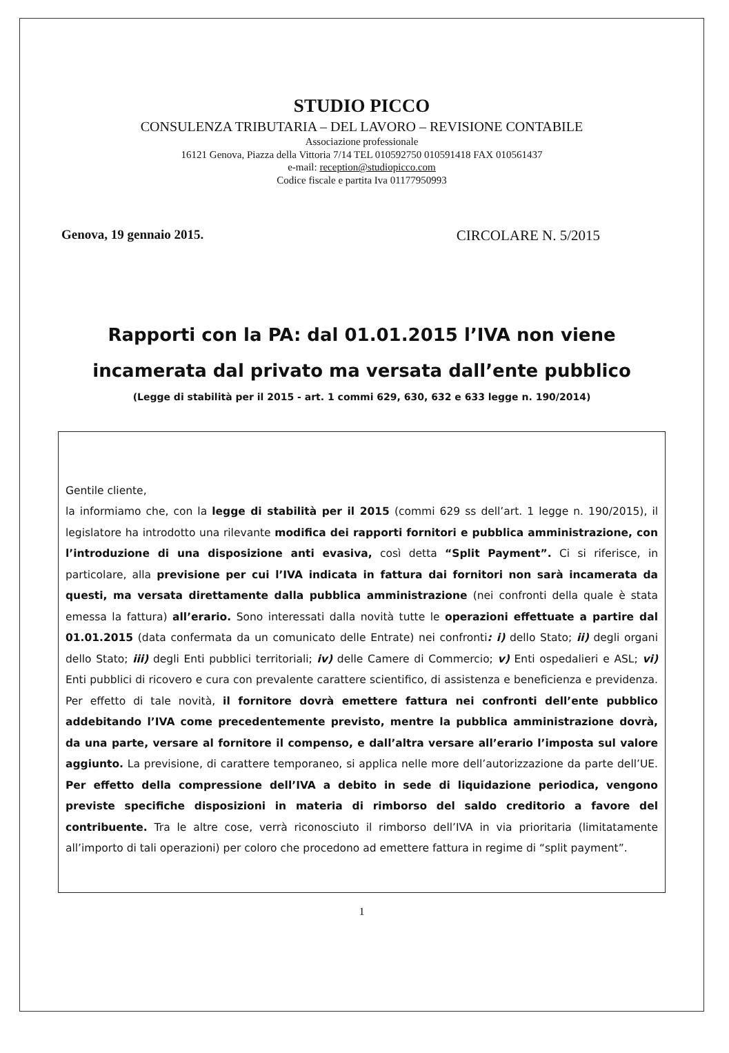STUDIO PICCO
CONSULENZA TRIBUTARIA – DEL LAVORO – REVISIONE CONTABILE
Associazione professionale
16121 Genova, Piazza della Vittoria 7/14 TEL 010592750 010591418 FAX 010561437
e-mail: reception@studiopicco.com
Codice fiscale e partita Iva 01177950993
Genova, 19 gennaio 2015. CIRCOLARE N. 5/2015
Rapporti con la PA: dal 01.01.2015 l’IVA non viene
incamerata dal privato ma versata dall’ente pubblico
(Legge di stabilità per il 2015 - art. 1 commi 629, 630, 632 e 633 legge n. 190/2014)
Gentile cliente,
la informiamo che, con la legge di stabilità per il 2015 (commi 629 ss dell’art. 1 legge n. 190/2015), il legislatore ha introdotto una rilevante modifica dei rapporti fornitori e pubblica amministrazione, con l’introduzione di una disposizione anti evasiva, così detta “Split Payment”. Ci si riferisce, in particolare, alla previsione per cui l’IVA indicata in fattura dai fornitori non sarà incamerata da questi, ma versata direttamente dalla pubblica amministrazione (nei confronti della quale è stata emessa la fattura) all’erario. Sono interessati dalla novità tutte le operazioni effettuate a partire dal 01.01.2015 (data confermata da un comunicato delle Entrate) nei confronti: i) dello Stato; ii) degli organi dello Stato; iii) degli Enti pubblici territoriali; iv) delle Camere di Commercio; v) Enti ospedalieri e ASL; vi) Enti pubblici di ricovero e cura con prevalente carattere scientifico, di assistenza e beneficienza e previdenza. Per effetto di tale novità, il fornitore dovrà emettere fattura nei confronti dell’ente pubblico addebitando l’IVA come precedentemente previsto, mentre la pubblica amministrazione dovrà, da una parte, versare al fornitore il compenso, e dall’altra versare all’erario l’imposta sul valore aggiunto. La previsione, di carattere temporaneo, si applica nelle more dell’autorizzazione da parte dell’UE. Per effetto della compressione dell’IVA a debito in sede di liquidazione periodica, vengono previste specifiche disposizioni in materia di rimborso del saldo creditorio a favore del contribuente. Tra le altre cose, verrà riconosciuto il rimborso dell’IVA in via prioritaria (limitatamente all’importo di tali operazioni) per coloro che procedono ad emettere fattura in regime di “split payment”.
1